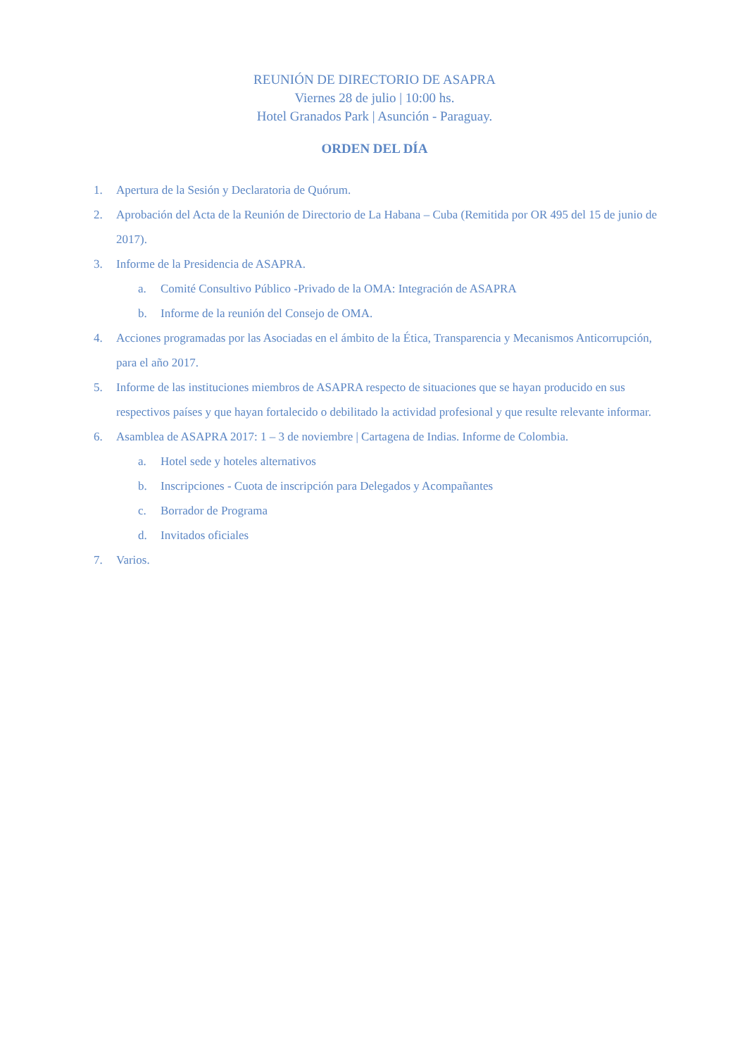REUNIÓN DE DIRECTORIO DE ASAPRA
Viernes 28 de julio | 10:00 hs.
Hotel Granados Park | Asunción - Paraguay.
ORDEN DEL DÍA
1. Apertura de la Sesión y Declaratoria de Quórum.
2. Aprobación del Acta de la Reunión de Directorio de La Habana – Cuba (Remitida por OR 495 del 15 de junio de 2017).
3. Informe de la Presidencia de ASAPRA.
a. Comité Consultivo Público -Privado de la OMA: Integración de ASAPRA
b. Informe de la reunión del Consejo de OMA.
4. Acciones programadas por las Asociadas en el ámbito de la Ética, Transparencia y Mecanismos Anticorrupción, para el año 2017.
5. Informe de las instituciones miembros de ASAPRA respecto de situaciones que se hayan producido en sus respectivos países y que hayan fortalecido o debilitado la actividad profesional y que resulte relevante informar.
6. Asamblea de ASAPRA 2017: 1 – 3 de noviembre | Cartagena de Indias. Informe de Colombia.
a. Hotel sede y hoteles alternativos
b. Inscripciones - Cuota de inscripción para Delegados y Acompañantes
c. Borrador de Programa
d. Invitados oficiales
7. Varios.